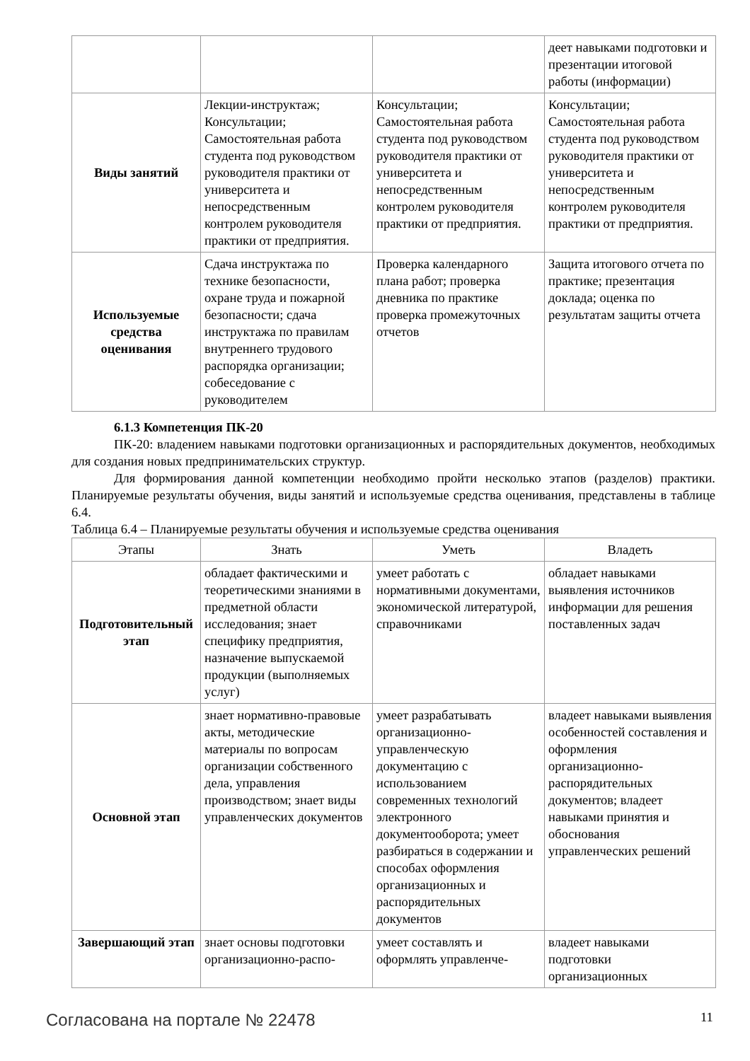| | | | деет навыками подготовки и презентации итоговой работы (информации) |
| Виды занятий | Лекции-инструктаж; Консультации; Самостоятельная работа студента под руководством руководителя практики от университета и непосредственным контролем руководителя практики от предприятия. | Консультации; Самостоятельная работа студента под руководством руководителя практики от университета и непосредственным контролем руководителя практики от предприятия. | Консультации; Самостоятельная работа студента под руководством руководителя практики от университета и непосредственным контролем руководителя практики от предприятия. |
| Используемые средства оценивания | Сдача инструктажа по технике безопасности, охране труда и пожарной безопасности; сдача инструктажа по правилам внутреннего трудового распорядка организации; собеседование с руководителем | Проверка календарного плана работ; проверка дневника по практике проверка промежуточных отчетов | Защита итогового отчета по практике; презентация доклада; оценка по результатам защиты отчета |
6.1.3 Компетенция ПК-20
ПК-20: владением навыками подготовки организационных и распорядительных документов, необходимых для создания новых предпринимательских структур.
Для формирования данной компетенции необходимо пройти несколько этапов (разделов) практики. Планируемые результаты обучения, виды занятий и используемые средства оценивания, представлены в таблице 6.4.
Таблица 6.4 – Планируемые результаты обучения и используемые средства оценивания
| Этапы | Знать | Уметь | Владеть |
| --- | --- | --- | --- |
| Подготовительный этап | обладает фактическими и теоретическими знаниями в предметной области исследования; знает специфику предприятия, назначение выпускаемой продукции (выполняемых услуг) | умеет работать с нормативными документами, экономической литературой, справочниками | обладает навыками выявления источников информации для решения поставленных задач |
| Основной этап | знает нормативно-правовые акты, методические материалы по вопросам организации собственного дела, управления производством; знает виды управленческих документов | умеет разрабатывать организационно-управленческую документацию с использованием современных технологий электронного документооборота; умеет разбираться в содержании и способах оформления организационных и распорядительных документов | владеет навыками выявления особенностей составления и оформления организационно-распорядительных документов; владеет навыками принятия и обоснования управленческих решений |
| Завершающий этап | знает основы подготовки организационно-распо- | умеет составлять и оформлять управленче- | владеет навыками подготовки организационных |
Согласована на портале № 22478 11